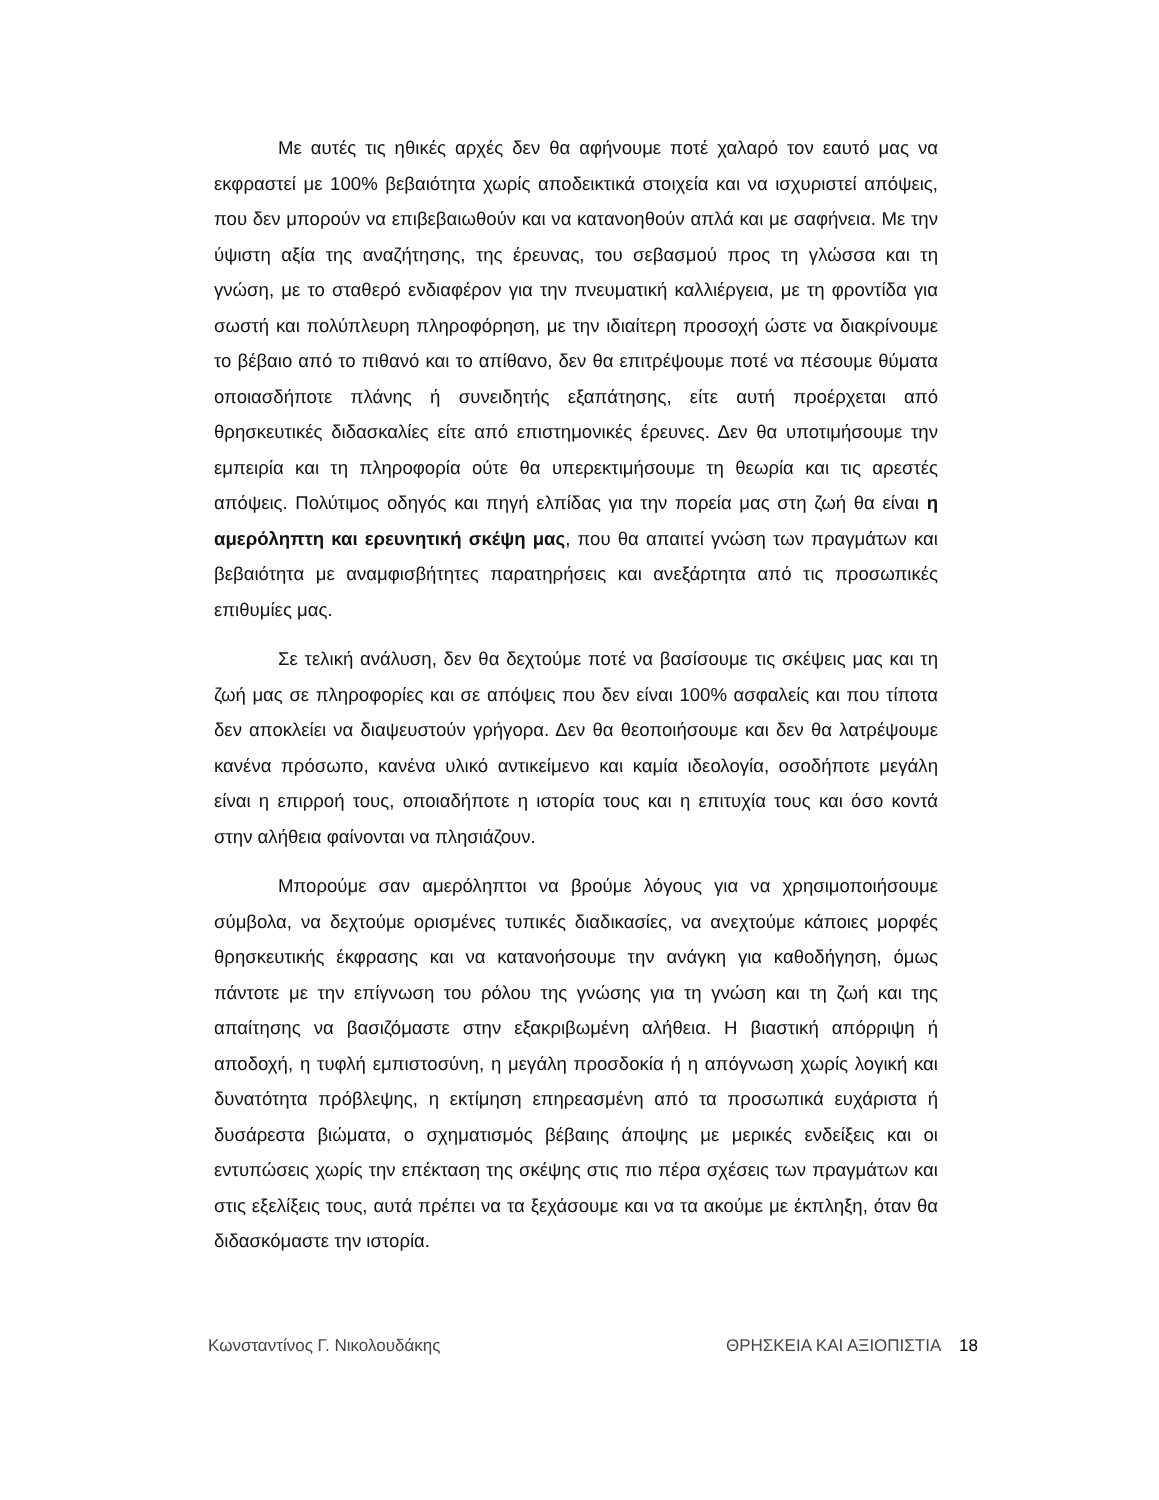Με αυτές τις ηθικές αρχές δεν θα αφήνουμε ποτέ χαλαρό τον εαυτό μας να εκφραστεί με 100% βεβαιότητα χωρίς αποδεικτικά στοιχεία και να ισχυριστεί απόψεις, που δεν μπορούν να επιβεβαιωθούν και να κατανοηθούν απλά και με σαφήνεια. Με την ύψιστη αξία της αναζήτησης, της έρευνας, του σεβασμού προς τη γλώσσα και τη γνώση, με το σταθερό ενδιαφέρον για την πνευματική καλλιέργεια, με τη φροντίδα για σωστή και πολύπλευρη πληροφόρηση, με την ιδιαίτερη προσοχή ώστε να διακρίνουμε το βέβαιο από το πιθανό και το απίθανο, δεν θα επιτρέψουμε ποτέ να πέσουμε θύματα οποιασδήποτε πλάνης ή συνειδητής εξαπάτησης, είτε αυτή προέρχεται από θρησκευτικές διδασκαλίες είτε από επιστημονικές έρευνες. Δεν θα υποτιμήσουμε την εμπειρία και τη πληροφορία ούτε θα υπερεκτιμήσουμε τη θεωρία και τις αρεστές απόψεις. Πολύτιμος οδηγός και πηγή ελπίδας για την πορεία μας στη ζωή θα είναι η αμερόληπτη και ερευνητική σκέψη μας, που θα απαιτεί γνώση των πραγμάτων και βεβαιότητα με αναμφισβήτητες παρατηρήσεις και ανεξάρτητα από τις προσωπικές επιθυμίες μας.
Σε τελική ανάλυση, δεν θα δεχτούμε ποτέ να βασίσουμε τις σκέψεις μας και τη ζωή μας σε πληροφορίες και σε απόψεις που δεν είναι 100% ασφαλείς και που τίποτα δεν αποκλείει να διαψευστούν γρήγορα. Δεν θα θεοποιήσουμε και δεν θα λατρέψουμε κανένα πρόσωπο, κανένα υλικό αντικείμενο και καμία ιδεολογία, οσοδήποτε μεγάλη είναι η επιρροή τους, οποιαδήποτε η ιστορία τους και η επιτυχία τους και όσο κοντά στην αλήθεια φαίνονται να πλησιάζουν.
Μπορούμε σαν αμερόληπτοι να βρούμε λόγους για να χρησιμοποιήσουμε σύμβολα, να δεχτούμε ορισμένες τυπικές διαδικασίες, να ανεχτούμε κάποιες μορφές θρησκευτικής έκφρασης και να κατανοήσουμε την ανάγκη για καθοδήγηση, όμως πάντοτε με την επίγνωση του ρόλου της γνώσης για τη γνώση και τη ζωή και της απαίτησης να βασιζόμαστε στην εξακριβωμένη αλήθεια. Η βιαστική απόρριψη ή αποδοχή, η τυφλή εμπιστοσύνη, η μεγάλη προσδοκία ή η απόγνωση χωρίς λογική και δυνατότητα πρόβλεψης, η εκτίμηση επηρεασμένη από τα προσωπικά ευχάριστα ή δυσάρεστα βιώματα, ο σχηματισμός βέβαιης άποψης με μερικές ενδείξεις και οι εντυπώσεις χωρίς την επέκταση της σκέψης στις πιο πέρα σχέσεις των πραγμάτων και στις εξελίξεις τους, αυτά πρέπει να τα ξεχάσουμε και να τα ακούμε με έκπληξη, όταν θα διδασκόμαστε την ιστορία.
Κωνσταντίνος Γ. Νικολουδάκης ΘΡΗΣΚΕΙΑ ΚΑΙ ΑΞΙΟΠΙΣΤΙΑ 18